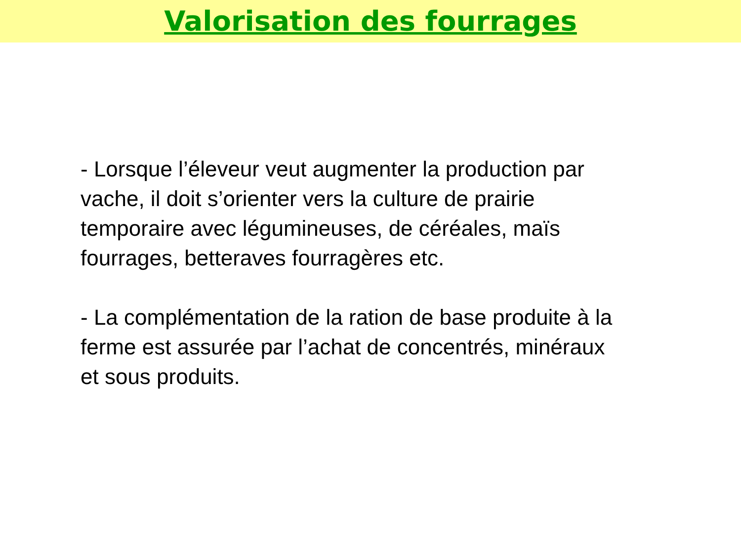Valorisation des fourrages
- Lorsque l’éleveur veut augmenter la production par vache, il doit s’orienter vers la culture de prairie temporaire avec légumineuses, de céréales, maïs fourrages, betteraves fourragères etc.
- La complémentation de la ration de base produite à la ferme est assurée par l’achat de concentrés, minéraux et sous produits.